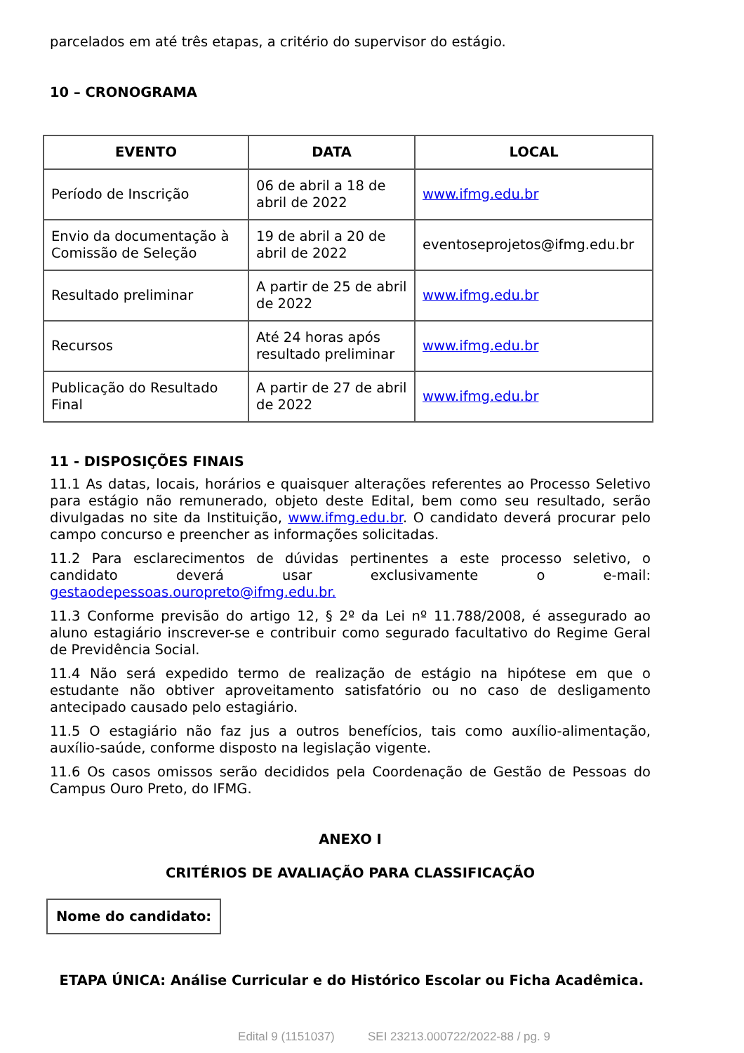parcelados em até três etapas, a critério do supervisor do estágio.
10 – CRONOGRAMA
| EVENTO | DATA | LOCAL |
| --- | --- | --- |
| Período de Inscrição | 06 de abril a 18 de abril de 2022 | www.ifmg.edu.br |
| Envio da documentação à Comissão de Seleção | 19 de abril a 20 de abril de 2022 | eventoseprojetos@ifmg.edu.br |
| Resultado preliminar | A partir de 25 de abril de 2022 | www.ifmg.edu.br |
| Recursos | Até 24 horas após resultado preliminar | www.ifmg.edu.br |
| Publicação do Resultado Final | A partir de 27 de abril de 2022 | www.ifmg.edu.br |
11 - DISPOSIÇÕES FINAIS
11.1 As datas, locais, horários e quaisquer alterações referentes ao Processo Seletivo para estágio não remunerado, objeto deste Edital, bem como seu resultado, serão divulgadas no site da Instituição, www.ifmg.edu.br. O candidato deverá procurar pelo campo concurso e preencher as informações solicitadas.
11.2 Para esclarecimentos de dúvidas pertinentes a este processo seletivo, o candidato deverá usar exclusivamente o e-mail: gestaodepessoas.ouropreto@ifmg.edu.br.
11.3 Conforme previsão do artigo 12, § 2º da Lei nº 11.788/2008, é assegurado ao aluno estagiário inscrever-se e contribuir como segurado facultativo do Regime Geral de Previdência Social.
11.4 Não será expedido termo de realização de estágio na hipótese em que o estudante não obtiver aproveitamento satisfatório ou no caso de desligamento antecipado causado pelo estagiário.
11.5 O estagiário não faz jus a outros benefícios, tais como auxílio-alimentação, auxílio-saúde, conforme disposto na legislação vigente.
11.6 Os casos omissos serão decididos pela Coordenação de Gestão de Pessoas do Campus Ouro Preto, do IFMG.
ANEXO I
CRITÉRIOS DE AVALIAÇÃO PARA CLASSIFICAÇÃO
Nome do candidato:
ETAPA ÚNICA: Análise Curricular e do Histórico Escolar ou Ficha Acadêmica.
Edital 9 (1151037) SEI 23213.000722/2022-88 / pg. 9